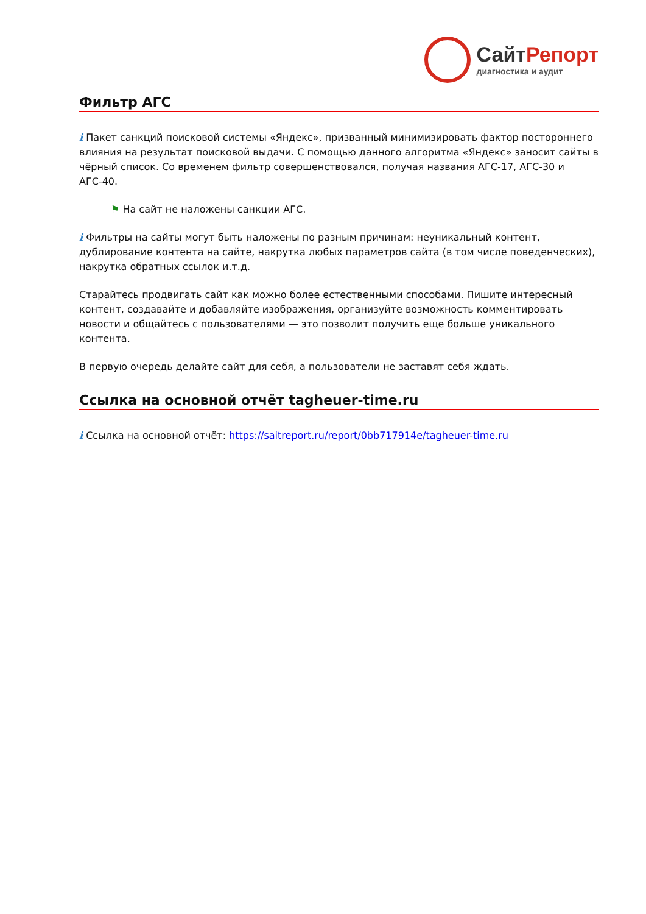СайтРепорт
диагностика и аудит
Фильтр АГС
i Пакет санкций поисковой системы «Яндекс», призванный минимизировать фактор постороннего влияния на результат поисковой выдачи. С помощью данного алгоритма «Яндекс» заносит сайты в чёрный список. Со временем фильтр совершенствовался, получая названия АГС-17, АГС-30 и АГС-40.
⚑ На сайт не наложены санкции АГС.
i Фильтры на сайты могут быть наложены по разным причинам: неуникальный контент, дублирование контента на сайте, накрутка любых параметров сайта (в том числе поведенческих), накрутка обратных ссылок и.т.д.
Старайтесь продвигать сайт как можно более естественными способами. Пишите интересный контент, создавайте и добавляйте изображения, организуйте возможность комментировать новости и общайтесь с пользователями — это позволит получить еще больше уникального контента.
В первую очередь делайте сайт для себя, а пользователи не заставят себя ждать.
Ссылка на основной отчёт tagheuer-time.ru
i Ссылка на основной отчёт: https://saitreport.ru/report/0bb717914e/tagheuer-time.ru